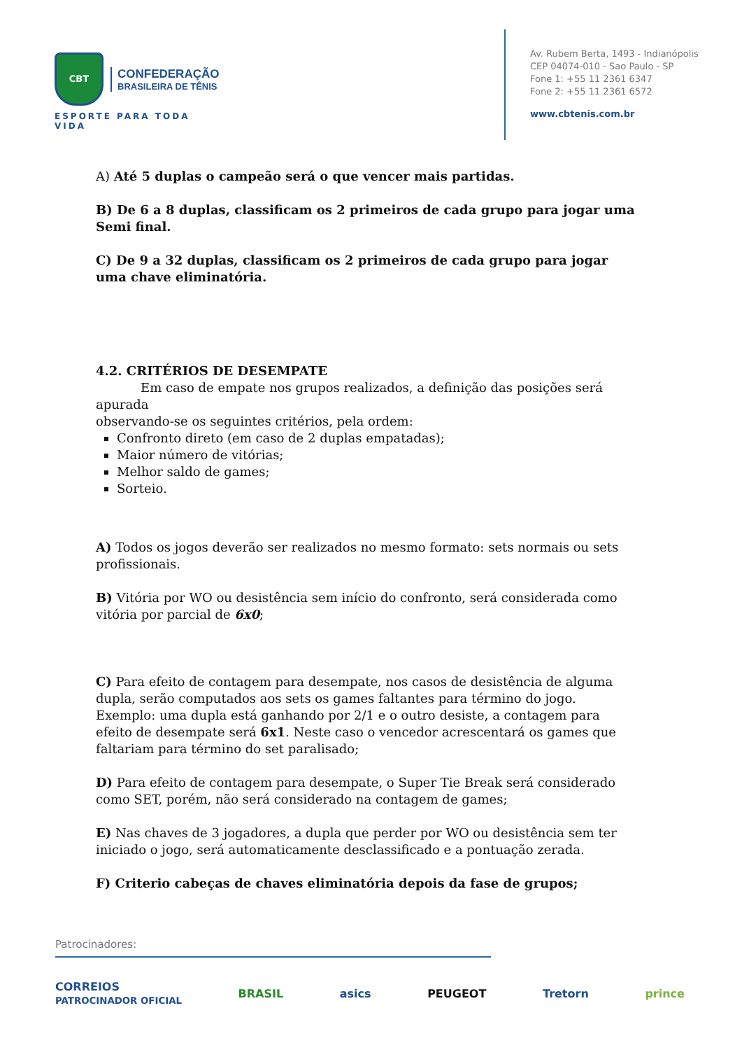CBT CONFEDERAÇÃO BRASILEIRA DE TÊNIS
ESPORTE PARA TODA VIDA
Av. Rubem Berta, 1493 - Indianópolis
CEP 04074-010 - Sao Paulo - SP
Fone 1: +55 11 2361 6347
Fone 2: +55 11 2361 6572
www.cbtenis.com.br
A) Até 5 duplas o campeão será o que vencer mais partidas.
B) De 6 a 8 duplas, classificam os 2 primeiros de cada grupo para jogar uma Semi final.
C) De 9 a 32 duplas, classificam os 2 primeiros de cada grupo para jogar uma chave eliminatória.
4.2. CRITÉRIOS DE DESEMPATE
Em caso de empate nos grupos realizados, a definição das posições será apurada
observando-se os seguintes critérios, pela ordem:
Confronto direto (em caso de 2 duplas empatadas);
Maior número de vitórias;
Melhor saldo de games;
Sorteio.
A) Todos os jogos deverão ser realizados no mesmo formato: sets normais ou sets profissionais.
B) Vitória por WO ou desistência sem início do confronto, será considerada como vitória por parcial de 6x0;
C) Para efeito de contagem para desempate, nos casos de desistência de alguma dupla, serão computados aos sets os games faltantes para término do jogo. Exemplo: uma dupla está ganhando por 2/1 e o outro desiste, a contagem para efeito de desempate será 6x1. Neste caso o vencedor acrescentará os games que faltariam para término do set paralisado;
D) Para efeito de contagem para desempate, o Super Tie Break será considerado como SET, porém, não será considerado na contagem de games;
E) Nas chaves de 3 jogadores, a dupla que perder por WO ou desistência sem ter iniciado o jogo, será automaticamente desclassificado e a pontuação zerada.
F) Criterio cabeças de chaves eliminatória depois da fase de grupos;
Patrocinadores:
CORREIOS
PATROCINADOR OFICIAL BRASIL asics PEUGEOT Tretorn prince